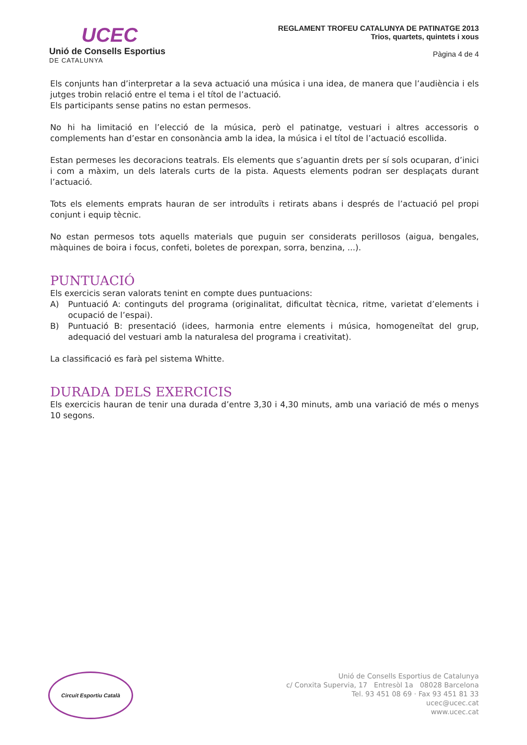UCEC
Unió de Consells Esportius
DE CATALUNYA
REGLAMENT TROFEU CATALUNYA DE PATINATGE 2013
Trios, quartets, quintets i xous
Pàgina 4 de 4
Els conjunts han d’interpretar a la seva actuació una música i una idea, de manera que l’audiència i els jutges trobin relació entre el tema i el títol de l’actuació.
Els participants sense patins no estan permesos.
No hi ha limitació en l’elecció de la música, però el patinatge, vestuari i altres accessoris o complements han d’estar en consonància amb la idea, la música i el títol de l’actuació escollida.
Estan permeses les decoracions teatrals. Els elements que s’aguantin drets per sí sols ocuparan, d’inici i com a màxim, un dels laterals curts de la pista. Aquests elements podran ser desplaçats durant l’actuació.
Tots els elements emprats hauran de ser introduïts i retirats abans i després de l’actuació pel propi conjunt i equip tècnic.
No estan permesos tots aquells materials que puguin ser considerats perillosos (aigua, bengales, màquines de boira i focus, confeti, boletes de porexpan, sorra, benzina, ...).
PUNTUACIÓ
Els exercicis seran valorats tenint en compte dues puntuacions:
A) Puntuació A: continguts del programa (originalitat, dificultat tècnica, ritme, varietat d’elements i ocupació de l’espai).
B) Puntuació B: presentació (idees, harmonia entre elements i música, homogeneïtat del grup, adequació del vestuari amb la naturalesa del programa i creativitat).
La classificació es farà pel sistema Whitte.
DURADA DELS EXERCICIS
Els exercicis hauran de tenir una durada d’entre 3,30 i 4,30 minuts, amb una variació de més o menys 10 segons.
Circuit Esportiu Català
Unió de Consells Esportius de Catalunya
c/ Conxita Supervia, 17 Entresòl 1a 08028 Barcelona
Tel. 93 451 08 69 · Fax 93 451 81 33
ucec@ucec.cat
www.ucec.cat